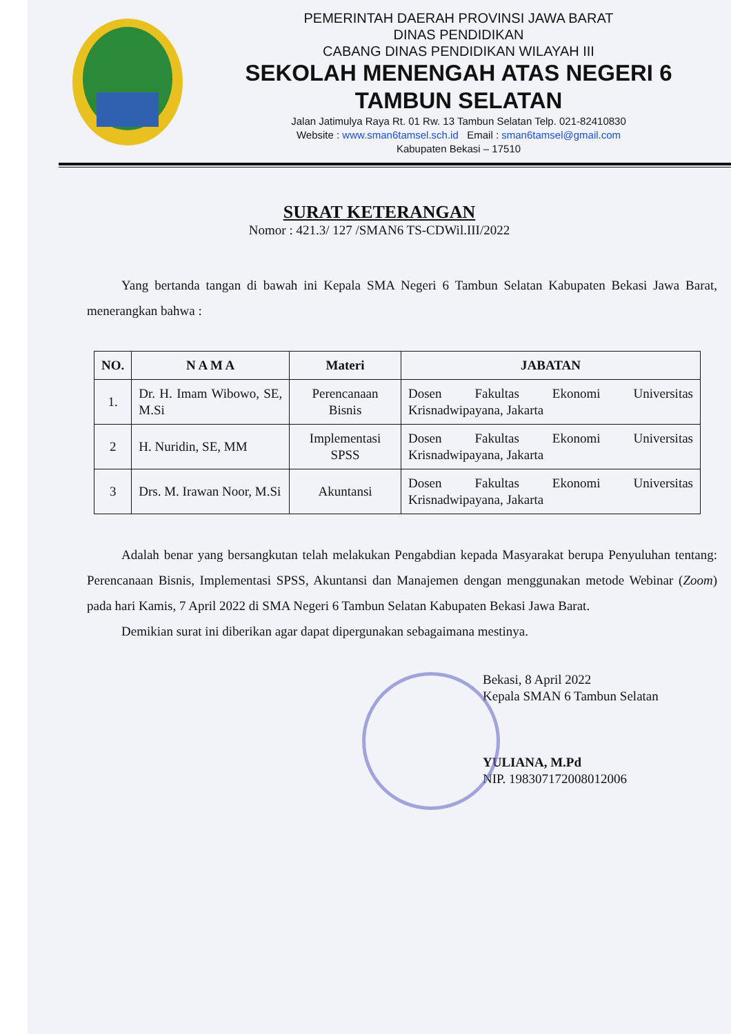PEMERINTAH DAERAH PROVINSI JAWA BARAT
DINAS PENDIDIKAN
CABANG DINAS PENDIDIKAN WILAYAH III
SEKOLAH MENENGAH ATAS NEGERI 6
TAMBUN SELATAN
Jalan Jatimulya Raya Rt. 01 Rw. 13 Tambun Selatan Telp. 021-82410830
Website : www.sman6tamsel.sch.id Email : sman6tamsel@gmail.com
Kabupaten Bekasi – 17510
SURAT KETERANGAN
Nomor : 421.3/ 127 /SMAN6 TS-CDWil.III/2022
Yang bertanda tangan di bawah ini Kepala SMA Negeri 6 Tambun Selatan Kabupaten Bekasi Jawa Barat, menerangkan bahwa :
| NO. | N A M A | Materi | JABATAN |
| --- | --- | --- | --- |
| 1. | Dr. H. Imam Wibowo, SE, M.Si | Perencanaan Bisnis | Dosen Fakultas Ekonomi Universitas Krisnadwipayana, Jakarta |
| 2 | H. Nuridin, SE, MM | Implementasi SPSS | Dosen Fakultas Ekonomi Universitas Krisnadwipayana, Jakarta |
| 3 | Drs. M. Irawan Noor, M.Si | Akuntansi | Dosen Fakultas Ekonomi Universitas Krisnadwipayana, Jakarta |
Adalah benar yang bersangkutan telah melakukan Pengabdian kepada Masyarakat berupa Penyuluhan tentang: Perencanaan Bisnis, Implementasi SPSS, Akuntansi dan Manajemen dengan menggunakan metode Webinar (Zoom) pada hari Kamis, 7 April 2022 di SMA Negeri 6 Tambun Selatan Kabupaten Bekasi Jawa Barat.
Demikian surat ini diberikan agar dapat dipergunakan sebagaimana mestinya.
Bekasi, 8 April 2022
Kepala SMAN 6 Tambun Selatan
YULIANA, M.Pd
NIP. 198307172008012006